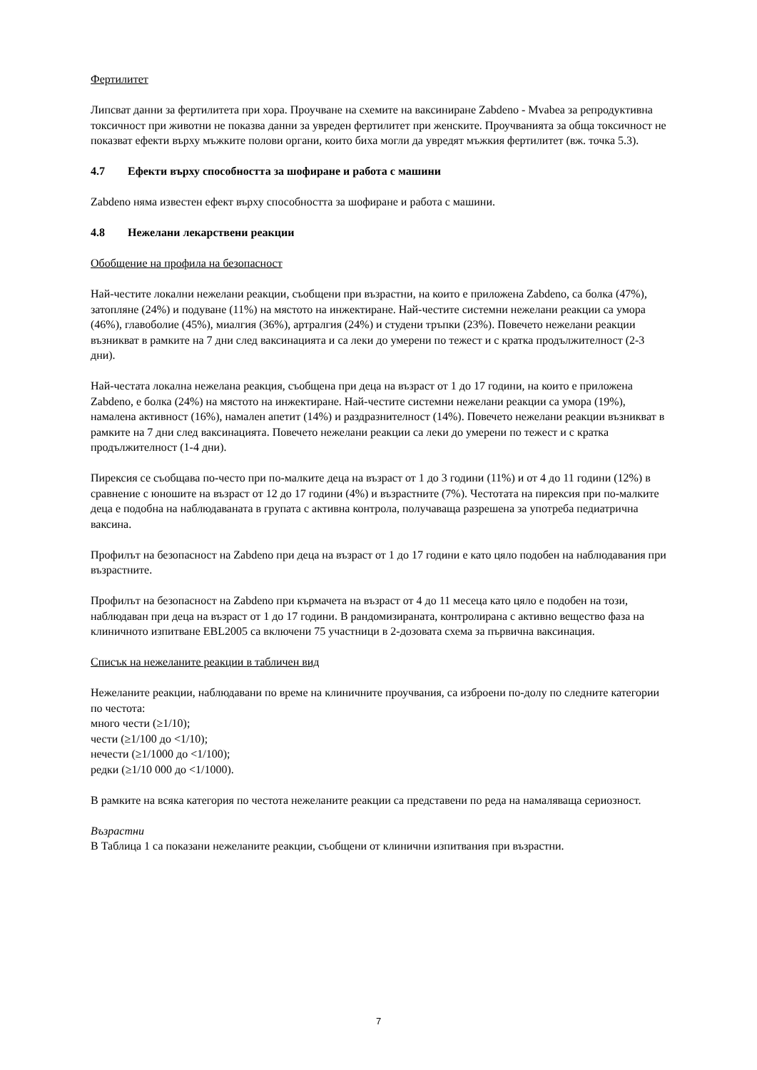Фертилитет
Липсват данни за фертилитета при хора. Проучване на схемите на ваксиниране Zabdeno - Mvabea за репродуктивна токсичност при животни не показва данни за увреден фертилитет при женските. Проучванията за обща токсичност не показват ефекти върху мъжките полови органи, които биха могли да увредят мъжкия фертилитет (вж. точка 5.3).
4.7 Ефекти върху способността за шофиране и работа с машини
Zabdeno няма известен ефект върху способността за шофиране и работа с машини.
4.8 Нежелани лекарствени реакции
Обобщение на профила на безопасност
Най-честите локални нежелани реакции, съобщени при възрастни, на които е приложена Zabdeno, са болка (47%), затопляне (24%) и подуване (11%) на мястото на инжектиране. Най-честите системни нежелани реакции са умора (46%), главоболие (45%), миалгия (36%), артралгия (24%) и студени тръпки (23%). Повечето нежелани реакции възникват в рамките на 7 дни след ваксинацията и са леки до умерени по тежест и с кратка продължителност (2-3 дни).
Най-честата локална нежелана реакция, съобщена при деца на възраст от 1 до 17 години, на които е приложена Zabdeno, е болка (24%) на мястото на инжектиране. Най-честите системни нежелани реакции са умора (19%), намалена активност (16%), намален апетит (14%) и раздразнителност (14%). Повечето нежелани реакции възникват в рамките на 7 дни след ваксинацията. Повечето нежелани реакции са леки до умерени по тежест и с кратка продължителност (1-4 дни).
Пирексия се съобщава по-често при по-малките деца на възраст от 1 до 3 години (11%) и от 4 до 11 години (12%) в сравнение с юношите на възраст от 12 до 17 години (4%) и възрастните (7%). Честотата на пирексия при по-малките деца е подобна на наблюдаваната в групата с активна контрола, получаваща разрешена за употреба педиатрична ваксина.
Профилът на безопасност на Zabdeno при деца на възраст от 1 до 17 години е като цяло подобен на наблюдавания при възрастните.
Профилът на безопасност на Zabdeno при кърмачета на възраст от 4 до 11 месеца като цяло е подобен на този, наблюдаван при деца на възраст от 1 до 17 години. В рандомизираната, контролирана с активно вещество фаза на клиничното изпитване EBL2005 са включени 75 участници в 2-дозовата схема за първична ваксинация.
Списък на нежеланите реакции в табличен вид
Нежеланите реакции, наблюдавани по време на клиничните проучвания, са изброени по-долу по следните категории по честота:
много чести (≥1/10);
чести (≥1/100 до <1/10);
нечести (≥1/1000 до <1/100);
редки (≥1/10 000 до <1/1000).
В рамките на всяка категория по честота нежеланите реакции са представени по реда на намаляваща сериозност.
Възрастни
В Таблица 1 са показани нежеланите реакции, съобщени от клинични изпитвания при възрастни.
7